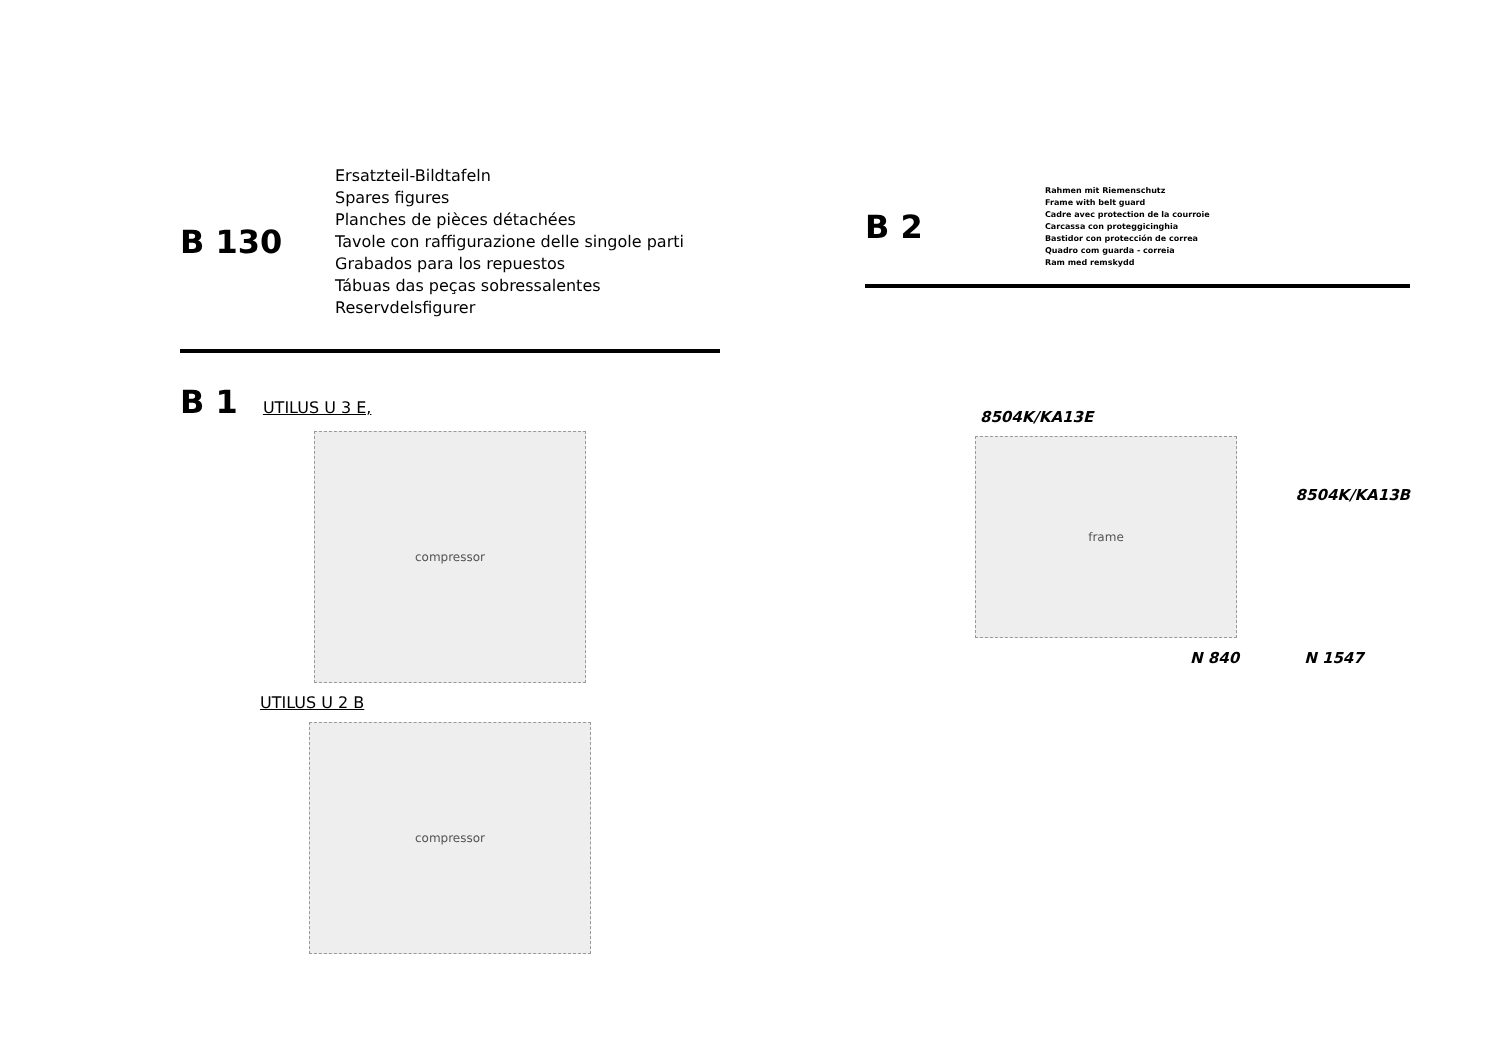B 130
Ersatzteil-Bildtafeln
Spares figures
Planches de pièces détachées
Tavole con raffigurazione delle singole parti
Grabados para los repuestos
Tábuas das peças sobressalentes
Reservdelsfigurer
B 1 UTILUS U 3 E,
compressor
UTILUS U 2 B
compressor
B 2
Rahmen mit Riemenschutz
Frame with belt guard
Cadre avec protection de la courroie
Carcassa con proteggicinghia
Bastidor con protección de correa
Quadro com guarda - correia
Ram med remskydd
8504K/KA13E
frame
8504K/KA13B
N 840 N 1547